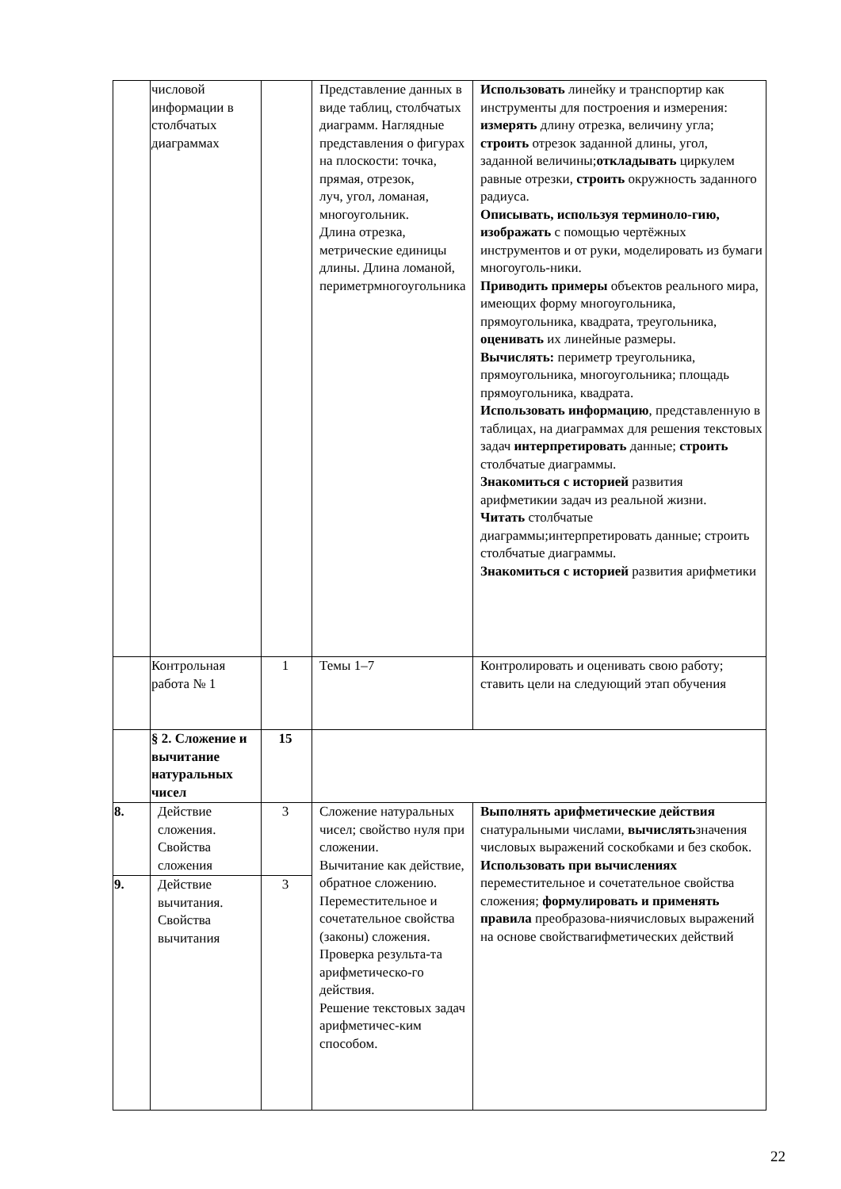| | числовой информации в столбчатых диаграммах | | Представление данных в виде таблиц, столбчатых диаграмм. Наглядные представления о фигурах на плоскости: точка, прямая, отрезок, луч, угол, ломаная, многоугольник. Длина отрезка, метрические единицы длины. Длина ломаной, периметрмногоугольника | Использовать линейку и транспортир как инструменты для построения и измерения: измерять длину отрезка, величину угла; строить отрезок заданной длины, угол, заданной величины; откладывать циркулем равные отрезки, строить окружность заданного радиуса. Описывать, используя терминоло-гию, изображать с помощью чертёжных инструментов и от руки, моделировать из бумаги многоуголь-ники. Приводить примеры объектов реального мира, имеющих форму многоугольника, прямоугольника, квадрата, треугольника, оценивать их линейные размеры. Вычислять: периметр треугольника, прямоугольника, многоугольника; площадь прямоугольника, квадрата. Использовать информацию , представленную в таблицах, на диаграммах для решения текстовых задач интерпретировать данные; строить столбчатые диаграммы. Знакомиться с историей развития арифметикии задач из реальной жизни. Читать столбчатые диаграммы;интерпретировать данные; строить столбчатые диаграммы. Знакомиться с историей развития арифметики |
| | Контрольная работа № 1 | 1 | Темы 1–7 | Контролировать и оценивать свою работу; ставить цели на следующий этап обучения |
| | § 2. Сложение и вычитание натуральных чисел | 15 | | |
| 8. | Действие сложения. Свойства сложения | 3 | Сложение натуральных чисел; свойство нуля при сложении. Вычитание как действие, обратное сложению. Переместительное и сочетательное свойства (законы) сложения. Проверка результа-та арифметическо-го действия. Решение текстовых задач арифметичес-ким способом. | Выполнять арифметические действия снатуральными числами, вычислять значения числовых выражений соскобками и без скобок. Использовать при вычислениях переместительное и сочетательное свойства сложения; формулировать и применять правила преобразова-ниячисловых выражений на основе свойствarифметических действий |
| 9. | Действие вычитания. Свойства вычитания | 3 | | |
22